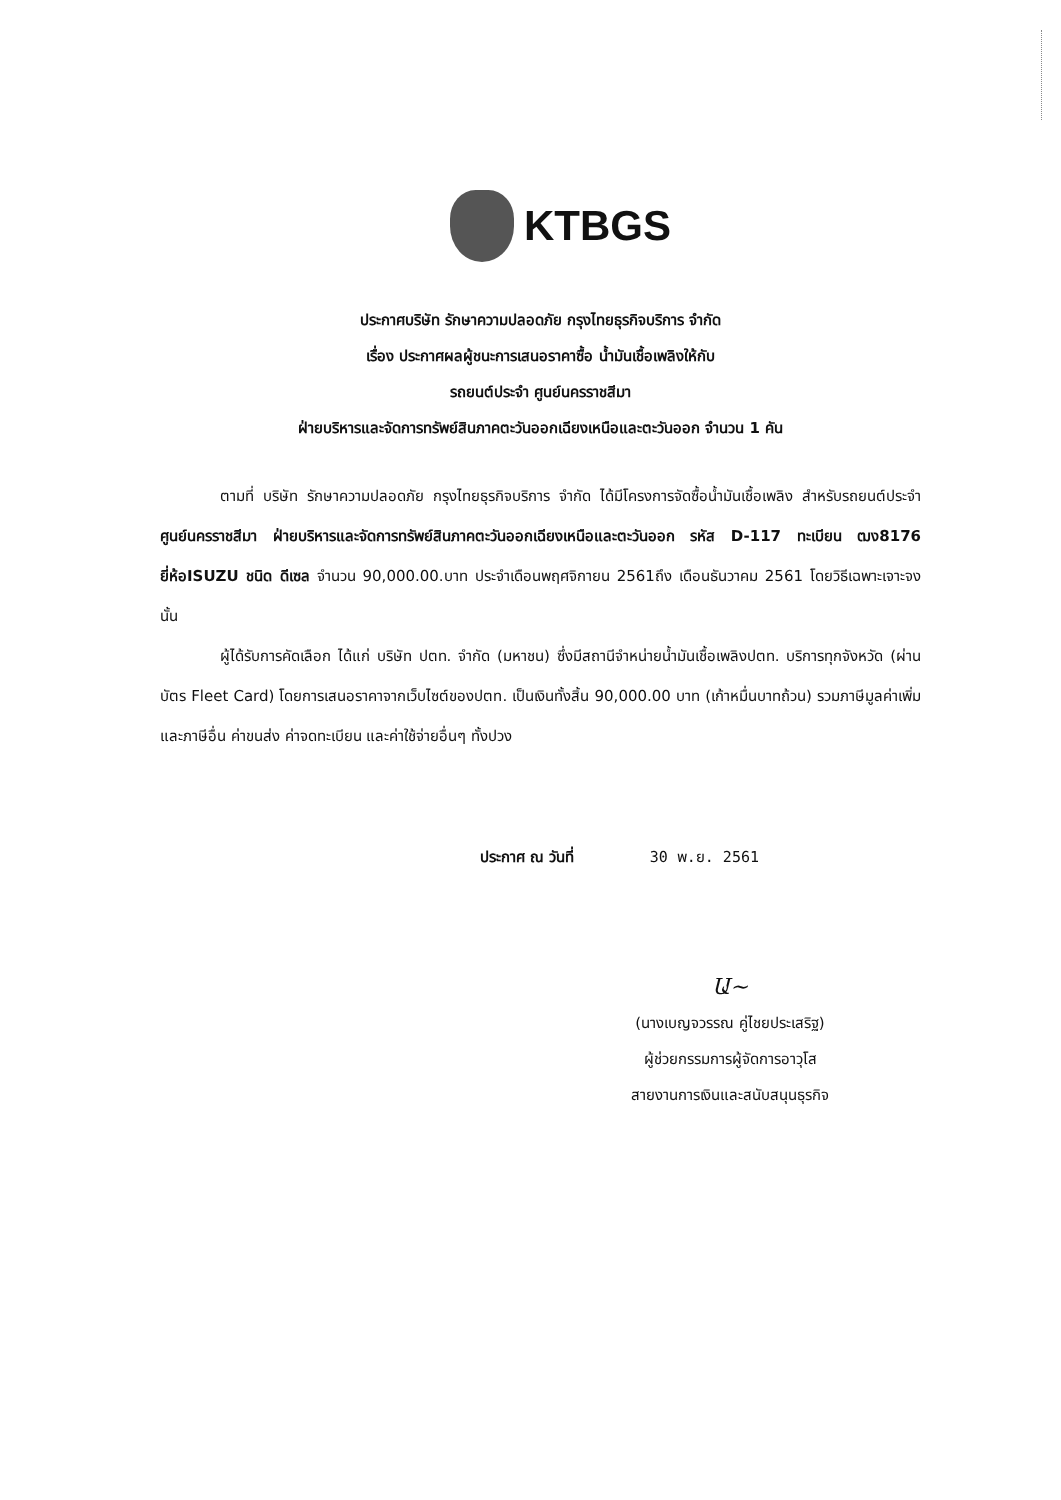KTBGS
ประกาศบริษัท รักษาความปลอดภัย กรุงไทยธุรกิจบริการ จำกัด
เรื่อง ประกาศผลผู้ชนะการเสนอราคาซื้อ น้ำมันเชื้อเพลิงให้กับ
รถยนต์ประจำ ศูนย์นครราชสีมา
ฝ่ายบริหารและจัดการทรัพย์สินภาคตะวันออกเฉียงเหนือและตะวันออก จำนวน 1 คัน
ตามที่ บริษัท รักษาความปลอดภัย กรุงไทยธุรกิจบริการ จำกัด ได้มีโครงการจัดซื้อน้ำมันเชื้อเพลิง สำหรับรถยนต์ประจำ ศูนย์นครราชสีมา ฝ่ายบริหารและจัดการทรัพย์สินภาคตะวันออกเฉียงเหนือและตะวันออก รหัส D-117 ทะเบียน ฒง8176 ยี่ห้อISUZU ชนิด ดีเซล จำนวน 90,000.00.บาท ประจำเดือนพฤศจิกายน 2561ถึง เดือนธันวาคม 2561 โดยวิธีเฉพาะเจาะจง นั้น
ผู้ได้รับการคัดเลือก ได้แก่ บริษัท ปตท. จำกัด (มหาชน) ซึ่งมีสถานีจำหน่ายน้ำมันเชื้อเพลิงปตท. บริการทุกจังหวัด (ผ่านบัตร Fleet Card) โดยการเสนอราคาจากเว็บไซต์ของปตท. เป็นเงินทั้งสิ้น 90,000.00 บาท (เก้าหมื่นบาทถ้วน) รวมภาษีมูลค่าเพิ่มและภาษีอื่น ค่าขนส่ง ค่าจดทะเบียน และค่าใช้จ่ายอื่นๆ ทั้งปวง
ประกาศ ณ วันที่ 30 พ.ย. 2561
Ա~
(นางเบญจวรรณ คู่ไชยประเสริฐ)
ผู้ช่วยกรรมการผู้จัดการอาวุโส
สายงานการเงินและสนับสนุนธุรกิจ